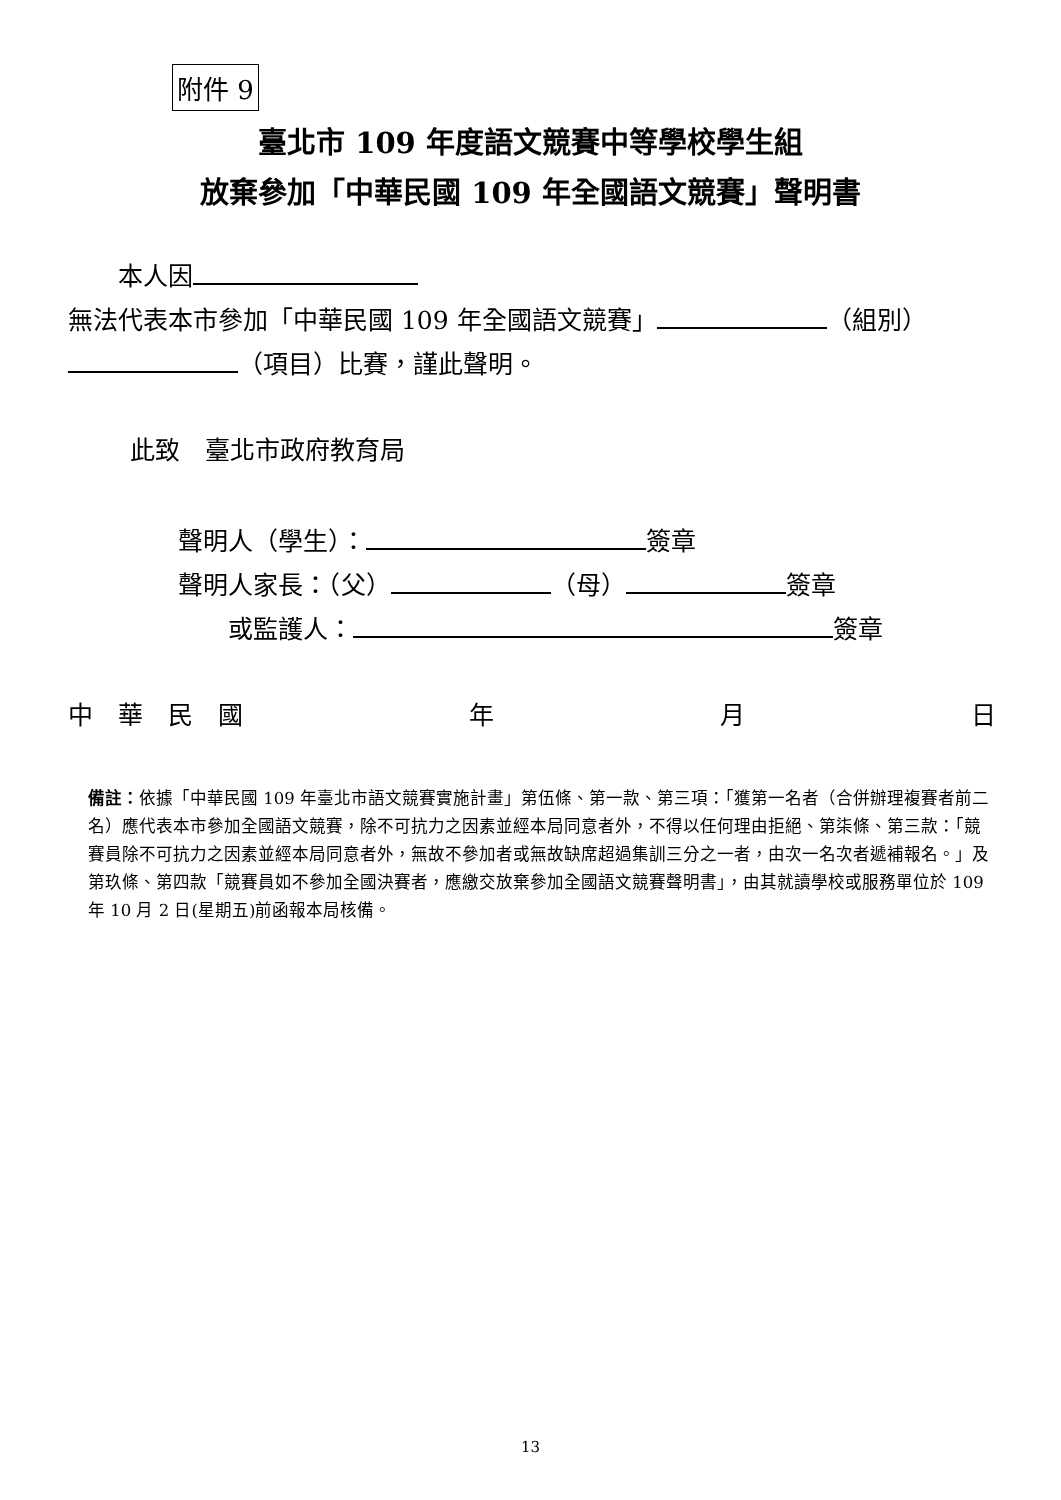附件 9
臺北市 109 年度語文競賽中等學校學生組
放棄參加「中華民國 109 年全國語文競賽」聲明書
　　本人因 無法代表本市參加「中華民國 109 年全國語文競賽」 （組別） （項目）比賽，謹此聲明。
此致　臺北市政府教育局
聲明人（學生）： 簽章
聲明人家長：（父） （母） 簽章
　　或監護人： 簽章
中　華　民　國 年 月 日
備註：依據「中華民國 109 年臺北市語文競賽實施計畫」第伍條、第一款、第三項：「獲第一名者（合併辦理複賽者前二名）應代表本市參加全國語文競賽，除不可抗力之因素並經本局同意者外，不得以任何理由拒絕、第柒條、第三款：「競賽員除不可抗力之因素並經本局同意者外，無故不參加者或無故缺席超過集訓三分之一者，由次一名次者遞補報名。」及第玖條、第四款「競賽員如不參加全國決賽者，應繳交放棄參加全國語文競賽聲明書」，由其就讀學校或服務單位於 109 年 10 月 2 日(星期五)前函報本局核備。
13